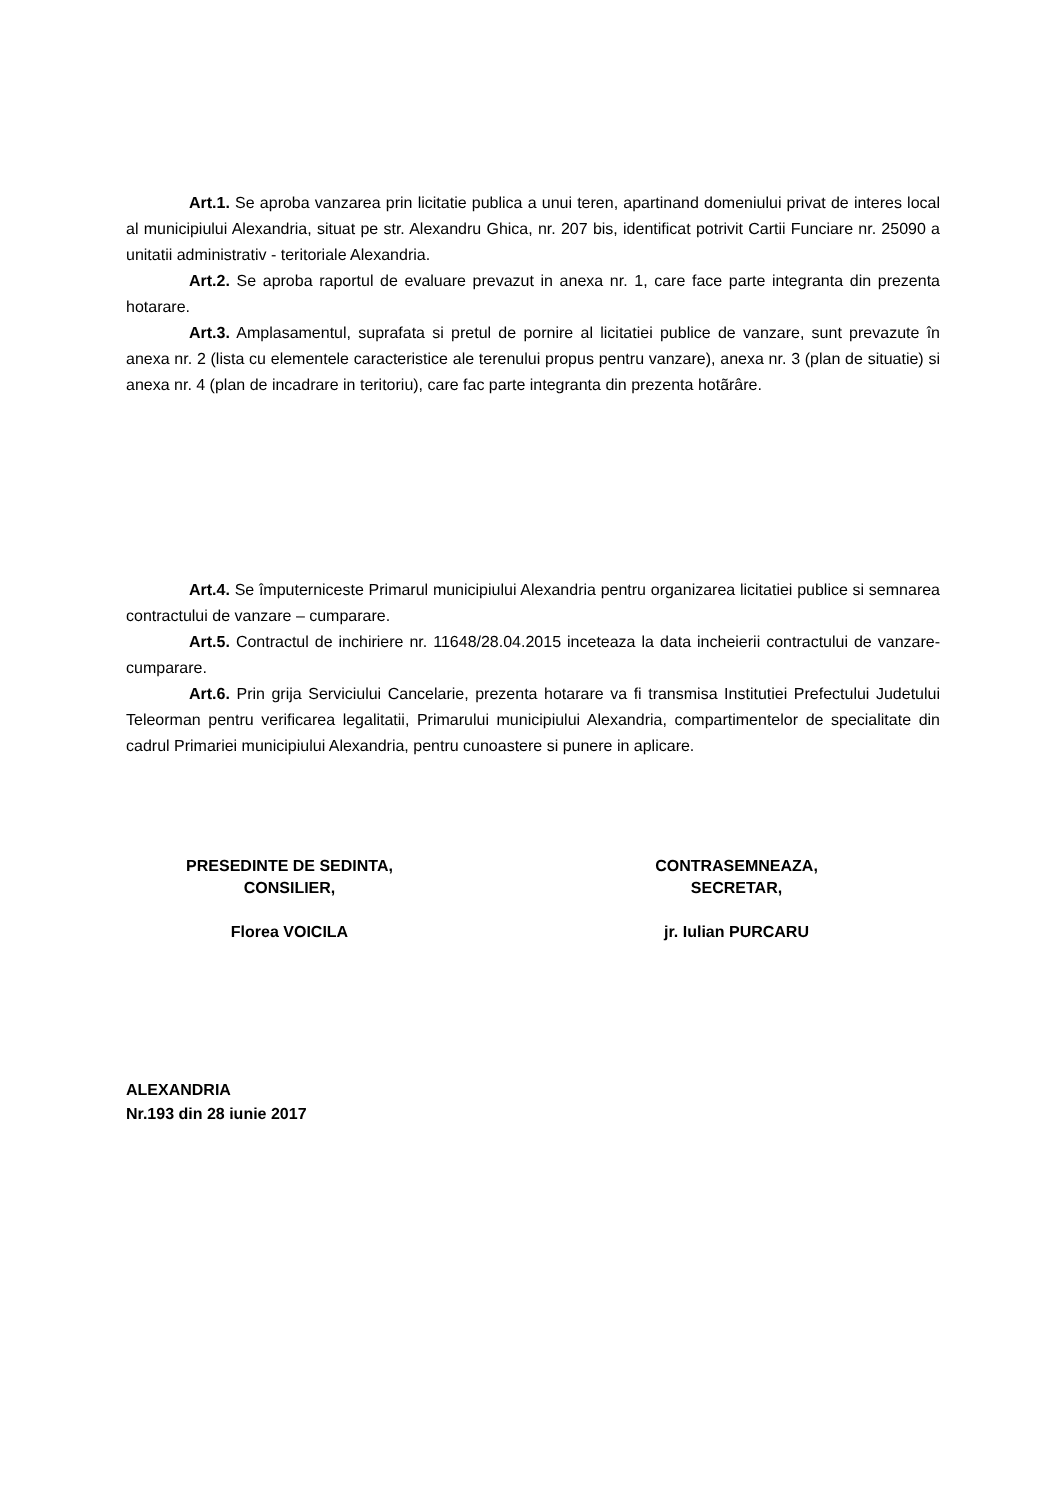Art.1. Se aproba vanzarea prin licitatie publica a unui teren, apartinand domeniului privat de interes local al municipiului Alexandria, situat pe str. Alexandru Ghica, nr. 207 bis, identificat potrivit Cartii Funciare nr. 25090 a unitatii administrativ - teritoriale Alexandria.
Art.2. Se aproba raportul de evaluare prevazut in anexa nr. 1, care face parte integranta din prezenta hotarare.
Art.3. Amplasamentul, suprafata si pretul de pornire al licitatiei publice de vanzare, sunt prevazute în anexa nr. 2 (lista cu elementele caracteristice ale terenului propus pentru vanzare), anexa nr. 3 (plan de situatie) si anexa nr. 4 (plan de incadrare in teritoriu), care fac parte integranta din prezenta hotãrâre.
Art.4. Se împuterniceste Primarul municipiului Alexandria pentru organizarea licitatiei publice si semnarea contractului de vanzare – cumparare.
Art.5. Contractul de inchiriere nr. 11648/28.04.2015 inceteaza la data incheierii contractului de vanzare-cumparare.
Art.6. Prin grija Serviciului Cancelarie, prezenta hotarare va fi transmisa Institutiei Prefectului Judetului Teleorman pentru verificarea legalitatii, Primarului municipiului Alexandria, compartimentelor de specialitate din cadrul Primariei municipiului Alexandria, pentru cunoastere si punere in aplicare.
PRESEDINTE DE SEDINTA,
CONSILIER,
Florea VOICILA
CONTRASEMNEAZA,
SECRETAR,
jr. Iulian PURCARU
ALEXANDRIA
Nr.193 din 28 iunie 2017